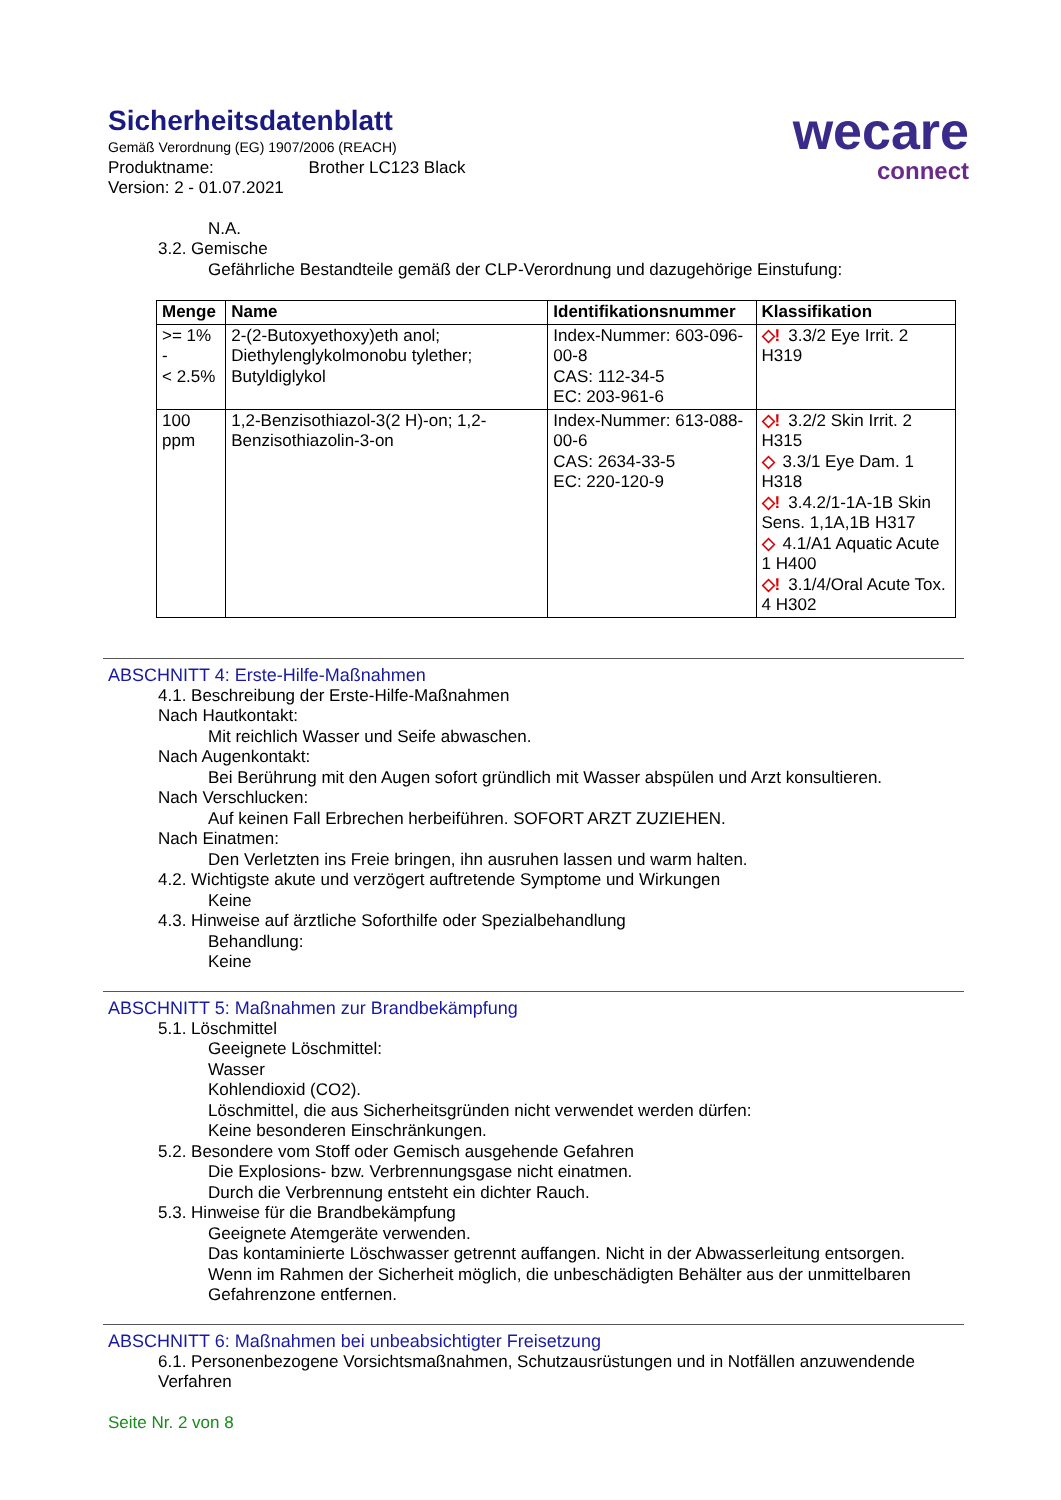Sicherheitsdatenblatt
Gemäß Verordnung (EG) 1907/2006 (REACH)
Produktname: Brother LC123 Black
Version: 2 - 01.07.2021
wecare
connect
N.A.
3.2. Gemische
Gefährliche Bestandteile gemäß der CLP-Verordnung und dazugehörige Einstufung:
| Menge | Name | Identifikationsnummer | Klassifikation |
| --- | --- | --- | --- |
| >= 1% - < 2.5% | 2-(2-Butoxyethoxy)eth anol; Diethylenglykolmonobu tylether; Butyldiglykol | Index-Nummer: 603-096-00-8 CAS: 112-34-5 EC: 203-961-6 | ◇! 3.3/2 Eye Irrit. 2 H319 |
| 100 ppm | 1,2-Benzisothiazol-3(2 H)-on; 1,2-Benzisothiazolin-3-on | Index-Nummer: 613-088-00-6 CAS: 2634-33-5 EC: 220-120-9 | ◇! 3.2/2 Skin Irrit. 2 H315 ◇ 3.3/1 Eye Dam. 1 H318 ◇! 3.4.2/1-1A-1B Skin Sens. 1,1A,1B H317 ◇ 4.1/A1 Aquatic Acute 1 H400 ◇! 3.1/4/Oral Acute Tox. 4 H302 |
ABSCHNITT 4: Erste-Hilfe-Maßnahmen
4.1. Beschreibung der Erste-Hilfe-Maßnahmen
Nach Hautkontakt:
Mit reichlich Wasser und Seife abwaschen.
Nach Augenkontakt:
Bei Berührung mit den Augen sofort gründlich mit Wasser abspülen und Arzt konsultieren.
Nach Verschlucken:
Auf keinen Fall Erbrechen herbeiführen. SOFORT ARZT ZUZIEHEN.
Nach Einatmen:
Den Verletzten ins Freie bringen, ihn ausruhen lassen und warm halten.
4.2. Wichtigste akute und verzögert auftretende Symptome und Wirkungen
Keine
4.3. Hinweise auf ärztliche Soforthilfe oder Spezialbehandlung
Behandlung:
Keine
ABSCHNITT 5: Maßnahmen zur Brandbekämpfung
5.1. Löschmittel
Geeignete Löschmittel:
Wasser
Kohlendioxid (CO2).
Löschmittel, die aus Sicherheitsgründen nicht verwendet werden dürfen:
Keine besonderen Einschränkungen.
5.2. Besondere vom Stoff oder Gemisch ausgehende Gefahren
Die Explosions- bzw. Verbrennungsgase nicht einatmen.
Durch die Verbrennung entsteht ein dichter Rauch.
5.3. Hinweise für die Brandbekämpfung
Geeignete Atemgeräte verwenden.
Das kontaminierte Löschwasser getrennt auffangen. Nicht in der Abwasserleitung entsorgen.
Wenn im Rahmen der Sicherheit möglich, die unbeschädigten Behälter aus der unmittelbaren Gefahrenzone entfernen.
ABSCHNITT 6: Maßnahmen bei unbeabsichtigter Freisetzung
6.1. Personenbezogene Vorsichtsmaßnahmen, Schutzausrüstungen und in Notfällen anzuwendende Verfahren
Seite Nr. 2 von 8